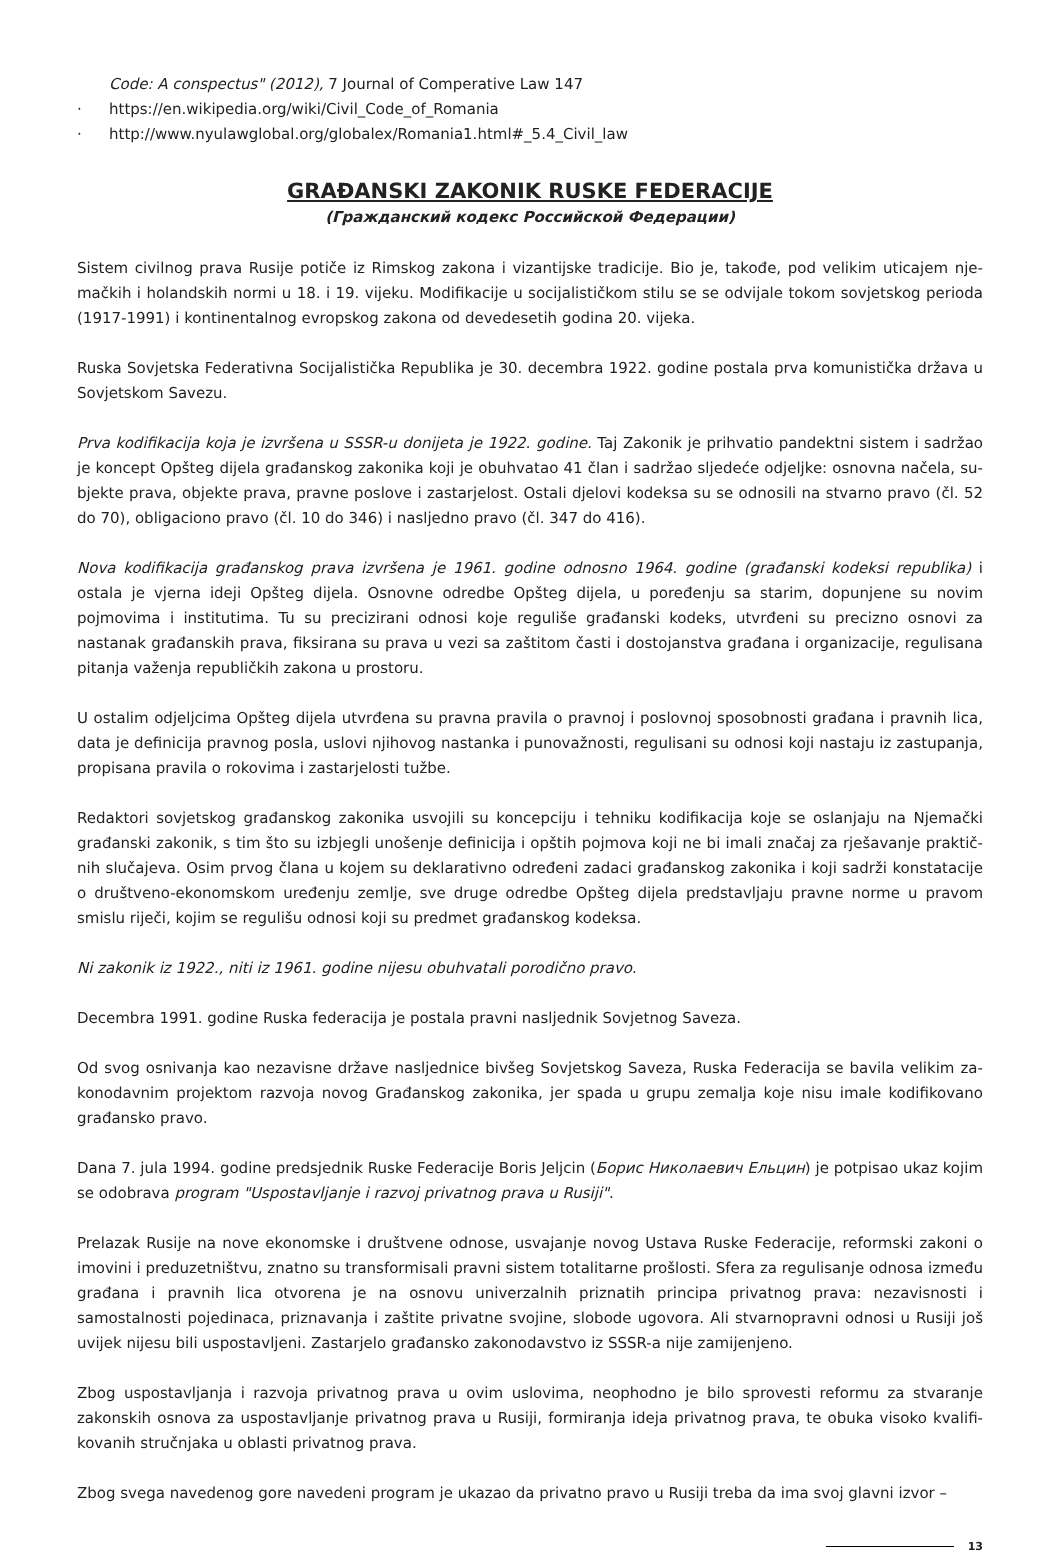Code: A conspectus" (2012), 7 Journal of Comperative Law 147
· https://en.wikipedia.org/wiki/Civil_Code_of_Romania
· http://www.nyulawglobal.org/globalex/Romania1.html#_5.4_Civil_law
GRAĐANSKI ZAKONIK RUSKE FEDERACIJE
(Гражданский кодекс Российской Федерации)
Sistem civilnog prava Rusije potiče iz Rimskog zakona i vizantijske tradicije. Bio je, takođe, pod velikim uticajem nje­mačkih i holandskih normi u 18. i 19. vijeku. Modifikacije u socijalističkom stilu se se odvijale tokom sovjetskog perioda (1917-1991) i kontinentalnog evropskog zakona od devedesetih godina 20. vijeka.
Ruska Sovjetska Federativna Socijalistička Republika je 30. decembra 1922. godine postala prva komunistička država u Sovjetskom Savezu.
Prva kodifikacija koja je izvršena u SSSR-u donijeta je 1922. godine. Taj Zakonik je prihvatio pandektni sistem i sadržao je koncept Opšteg dijela građanskog zakonika koji je obuhvatao 41 član i sadržao sljedeće odjeljke: osnovna načela, su­bjekte prava, objekte prava, pravne poslove i zastarjelost. Ostali djelovi kodeksa su se odnosili na stvarno pravo (čl. 52 do 70), obligaciono pravo (čl. 10 do 346) i nasljedno pravo (čl. 347 do 416).
Nova kodifikacija građanskog prava izvršena je 1961. godine odnosno 1964. godine (građanski kodeksi republika) i ostala je vjerna ideji Opšteg dijela. Osnovne odredbe Opšteg dijela, u poređenju sa starim, dopunjene su novim pojmovima i institutima. Tu su precizirani odnosi koje reguliše građanski kodeks, utvrđeni su precizno osnovi za nastanak građan­skih prava, fiksirana su prava u vezi sa zaštitom časti i dostojanstva građana i organizacije, regulisana pitanja važenja republičkih zakona u prostoru.
U ostalim odjeljcima Opšteg dijela utvrđena su pravna pravila o pravnoj i poslovnoj sposobnosti građana i pravnih lica, data je definicija pravnog posla, uslovi njihovog nastanka i punovažnosti, regulisani su odnosi koji nastaju iz zastupa­nja, propisana pravila o rokovima i zastarjelosti tužbe.
Redaktori sovjetskog građanskog zakonika usvojili su koncepciju i tehniku kodifikacija koje se oslanjaju na Njemački građanski zakonik, s tim što su izbjegli unošenje definicija i opštih pojmova koji ne bi imali značaj za rješavanje praktič­nih slučajeva. Osim prvog člana u kojem su deklarativno određeni zadaci građanskog zakonika i koji sadrži konstatacije o društveno-ekonomskom uređenju zemlje, sve druge odredbe Opšteg dijela predstavljaju pravne norme u pravom smislu riječi, kojim se regulišu odnosi koji su predmet građanskog kodeksa.
Ni zakonik iz 1922., niti iz 1961. godine nijesu obuhvatali porodično pravo.
Decembra 1991. godine Ruska federacija je postala pravni nasljednik Sovjetnog Saveza.
Od svog osnivanja kao nezavisne države nasljednice bivšeg Sovjetskog Saveza, Ruska Federacija se bavila velikim za­konodavnim projektom razvoja novog Građanskog zakonika, jer spada u grupu zemalja koje nisu imale kodifikovano građansko pravo.
Dana 7. jula 1994. godine predsjednik Ruske Federacije Boris Jeljcin (Борис Николаевич Ельцин) je potpisao ukaz kojim se odobrava program "Uspostavljanje i razvoj privatnog prava u Rusiji".
Prelazak Rusije na nove ekonomske i društvene odnose, usvajanje novog Ustava Ruske Federacije, reformski zakoni o imovini i preduzetništvu, znatno su transformisali pravni sistem totalitarne prošlosti. Sfera za regulisanje odnosa između građana i pravnih lica otvorena je na osnovu univerzalnih priznatih principa privatnog prava: nezavisnosti i samostalnosti pojedinaca, priznavanja i zaštite privatne svojine, slobode ugovora. Ali stvarnopravni odnosi u Rusiji još uvijek nijesu bili uspostavljeni. Zastarjelo građansko zakonodavstvo iz SSSR-a nije zamijenjeno.
Zbog uspostavljanja i razvoja privatnog prava u ovim uslovima, neophodno je bilo sprovesti reformu za stvaranje zakonskih osnova za uspostavljanje privatnog prava u Rusiji, formiranja ideja privatnog prava, te obuka visoko kvalifi­kovanih stručnjaka u oblasti privatnog prava.
Zbog svega navedenog gore navedeni program je ukazao da privatno pravo u Rusiji treba da ima svoj glavni izvor –
13